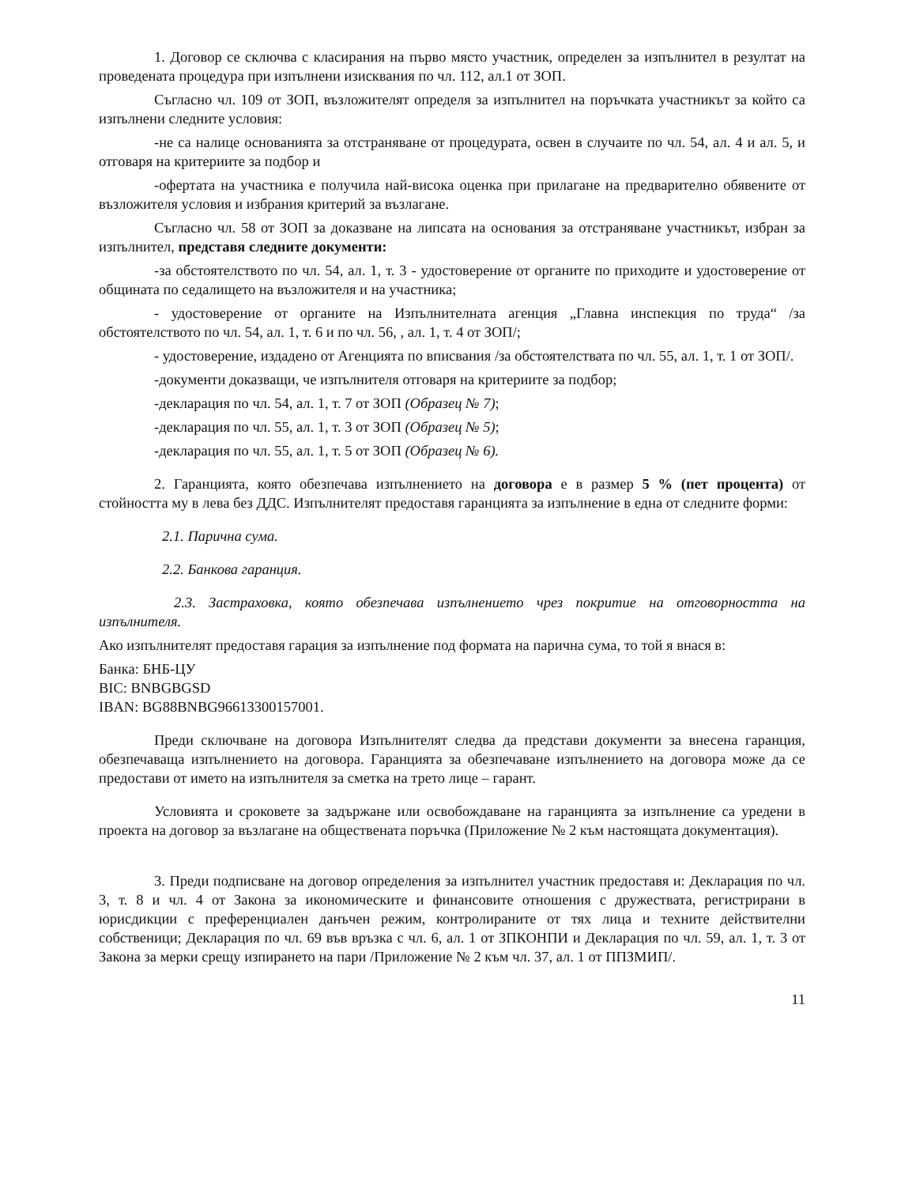1. Договор се сключва с класирания на първо място участник, определен за изпълнител в резултат на проведената процедура при изпълнени изисквания по чл. 112, ал.1 от ЗОП.
Съгласно чл. 109 от ЗОП, възложителят определя за изпълнител на поръчката участникът за който са изпълнени следните условия:
-не са налице основанията за отстраняване от процедурата, освен в случаите по чл. 54, ал. 4 и ал. 5, и отговаря на критериите за подбор и
-офертата на участника е получила най-висока оценка при прилагане на предварително обявените от възложителя условия и избрания критерий за възлагане.
Съгласно чл. 58 от ЗОП за доказване на липсата на основания за отстраняване участникът, избран за изпълнител, представя следните документи:
-за обстоятелството по чл. 54, ал. 1, т. 3 - удостоверение от органите по приходите и удостоверение от общината по седалището на възложителя и на участника;
- удостоверение от органите на Изпълнителната агенция „Главна инспекция по труда“ /за обстоятелството по чл. 54, ал. 1, т. 6 и по чл. 56, , ал. 1, т. 4 от ЗОП/;
- удостоверение, издадено от Агенцията по вписвания /за обстоятелствата по чл. 55, ал. 1, т. 1 от ЗОП/.
-документи доказващи, че изпълнителя отговаря на критериите за подбор;
-декларация по чл. 54, ал. 1, т. 7 от ЗОП (Образец № 7);
-декларация по чл. 55, ал. 1, т. 3 от ЗОП (Образец № 5);
-декларация по чл. 55, ал. 1, т. 5 от ЗОП (Образец № 6).
2. Гаранцията, която обезпечава изпълнението на договора е в размер 5 % (пет процента) от стойността му в лева без ДДС. Изпълнителят предоставя гаранцията за изпълнение в една от следните форми:
2.1. Парична сума.
2.2. Банкова гаранция.
2.3. Застраховка, която обезпечава изпълнението чрез покритие на отговорността на изпълнителя.
Ако изпълнителят предоставя гарация за изпълнение под формата на парична сума, то той я внася в:
Банка: БНБ-ЦУ
BIC: BNBGBGSD
IBAN: BG88BNBG96613300157001.
Преди сключване на договора Изпълнителят следва да представи документи за внесена гаранция, обезпечаваща изпълнението на договора. Гаранцията за обезпечаване изпълнението на договора може да се предостави от името на изпълнителя за сметка на трето лице – гарант.
Условията и сроковете за задържане или освобождаване на гаранцията за изпълнение са уредени в проекта на договор за възлагане на обществената поръчка (Приложение № 2 към настоящата документация).
3. Преди подписване на договор определения за изпълнител участник предоставя и: Декларация по чл. 3, т. 8 и чл. 4 от Закона за икономическите и финансовите отношения с дружествата, регистрирани в юрисдикции с преференциален данъчен режим, контролираните от тях лица и техните действителни собственици; Декларация по чл. 69 във връзка с чл. 6, ал. 1 от ЗПКОНПИ и Декларация по чл. 59, ал. 1, т. 3 от Закона за мерки срещу изпирането на пари /Приложение № 2 към чл. 37, ал. 1 от ППЗМИП/.
11